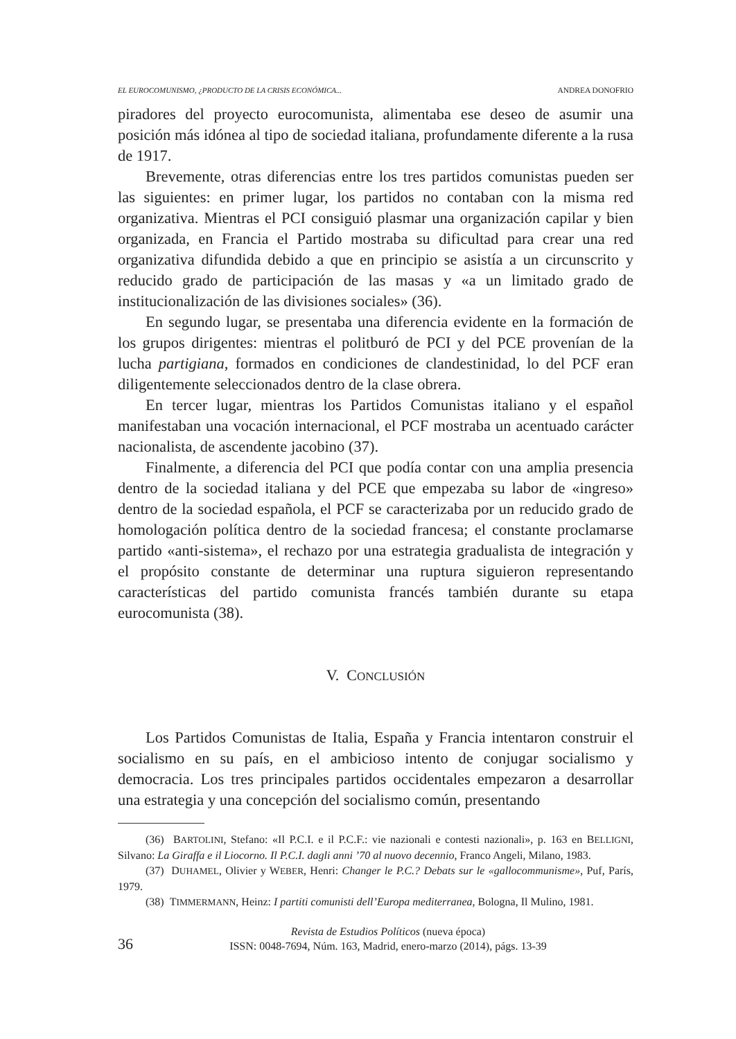EL EUROCOMUNISMO, ¿PRODUCTO DE LA CRISIS ECONÓMICA... ANDREA DONOFRIO
piradores del proyecto eurocomunista, alimentaba ese deseo de asumir una posición más idónea al tipo de sociedad italiana, profundamente diferente a la rusa de 1917.
Brevemente, otras diferencias entre los tres partidos comunistas pueden ser las siguientes: en primer lugar, los partidos no contaban con la misma red organizativa. Mientras el PCI consiguió plasmar una organización capilar y bien organizada, en Francia el Partido mostraba su dificultad para crear una red organizativa difundida debido a que en principio se asistía a un circunscrito y reducido grado de participación de las masas y «a un limitado grado de institucionalización de las divisiones sociales» (36).
En segundo lugar, se presentaba una diferencia evidente en la formación de los grupos dirigentes: mientras el politburó de PCI y del PCE provenían de la lucha partigiana, formados en condiciones de clandestinidad, lo del PCF eran diligentemente seleccionados dentro de la clase obrera.
En tercer lugar, mientras los Partidos Comunistas italiano y el español manifestaban una vocación internacional, el PCF mostraba un acentuado carácter nacionalista, de ascendente jacobino (37).
Finalmente, a diferencia del PCI que podía contar con una amplia presencia dentro de la sociedad italiana y del PCE que empezaba su labor de «ingreso» dentro de la sociedad española, el PCF se caracterizaba por un reducido grado de homologación política dentro de la sociedad francesa; el constante proclamarse partido «anti-sistema», el rechazo por una estrategia gradualista de integración y el propósito constante de determinar una ruptura siguieron representando características del partido comunista francés también durante su etapa eurocomunista (38).
V. CONCLUSIÓN
Los Partidos Comunistas de Italia, España y Francia intentaron construir el socialismo en su país, en el ambicioso intento de conjugar socialismo y democracia. Los tres principales partidos occidentales empezaron a desarrollar una estrategia y una concepción del socialismo común, presentando
(36) BARTOLINI, Stefano: «Il P.C.I. e il P.C.F.: vie nazionali e contesti nazionali», p. 163 en BELLIGNI, Silvano: La Giraffa e il Liocorno. Il P.C.I. dagli anni ’70 al nuovo decennio, Franco Angeli, Milano, 1983.
(37) DUHAMEL, Olivier y WEBER, Henri: Changer le P.C.? Debats sur le «gallocommunisme», Puf, París, 1979.
(38) TIMMERMANN, Heinz: I partiti comunisti dell’Europa mediterranea, Bologna, Il Mulino, 1981.
36
Revista de Estudios Políticos (nueva época)
ISSN: 0048-7694, Núm. 163, Madrid, enero-marzo (2014), págs. 13-39